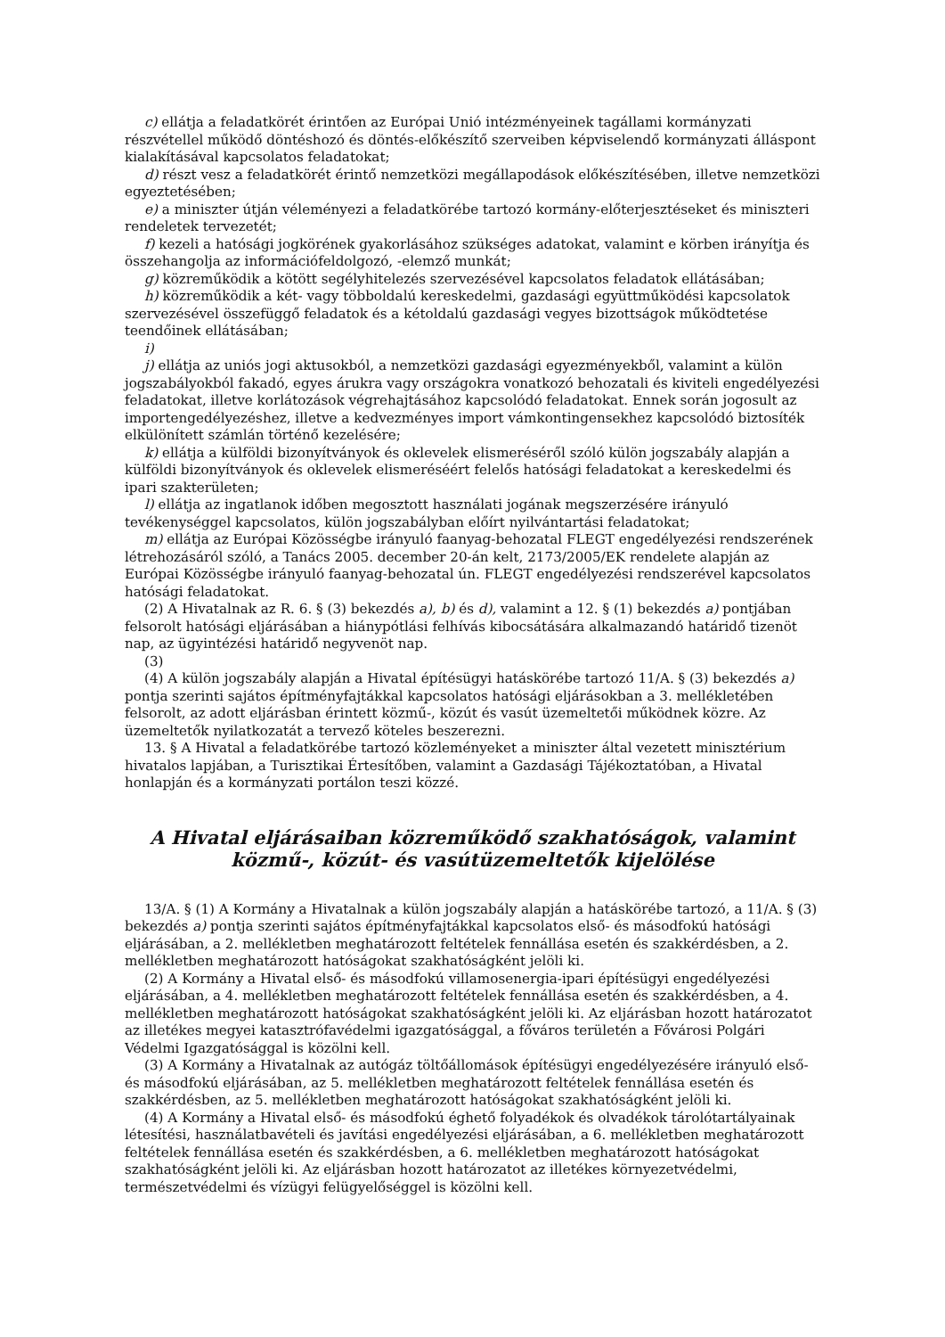c) ellátja a feladatkörét érintően az Európai Unió intézményeinek tagállami kormányzati részvétellel működő döntéshozó és döntés-előkészítő szerveiben képviselendő kormányzati álláspont kialakításával kapcsolatos feladatokat;
d) részt vesz a feladatkörét érintő nemzetközi megállapodások előkészítésében, illetve nemzetközi egyeztetésében;
e) a miniszter útján véleményezi a feladatkörébe tartozó kormány-előterjesztéseket és miniszteri rendeletek tervezetét;
f) kezeli a hatósági jogkörének gyakorlásához szükséges adatokat, valamint e körben irányítja és összehangolja az információfeldolgozó, -elemző munkát;
g) közreműködik a kötött segélyhitelezés szervezésével kapcsolatos feladatok ellátásában;
h) közreműködik a két- vagy többoldalú kereskedelmi, gazdasági együttműködési kapcsolatok szervezésével összefüggő feladatok és a kétoldalú gazdasági vegyes bizottságok működtetése teendőinek ellátásában;
i)
j) ellátja az uniós jogi aktusokból, a nemzetközi gazdasági egyezményekből, valamint a külön jogszabályokból fakadó, egyes árukra vagy országokra vonatkozó behozatali és kiviteli engedélyezési feladatokat, illetve korlátozások végrehajtásához kapcsolódó feladatokat. Ennek során jogosult az importengedélyezéshez, illetve a kedvezményes import vámkontingensekhez kapcsolódó biztosíték elkülönített számlán történő kezelésére;
k) ellátja a külföldi bizonyítványok és oklevelek elismeréséről szóló külön jogszabály alapján a külföldi bizonyítványok és oklevelek elismeréséért felelős hatósági feladatokat a kereskedelmi és ipari szakterületen;
l) ellátja az ingatlanok időben megosztott használati jogának megszerzésére irányuló tevékenységgel kapcsolatos, külön jogszabályban előírt nyilvántartási feladatokat;
m) ellátja az Európai Közösségbe irányuló faanyag-behozatal FLEGT engedélyezési rendszerének létrehozásáról szóló, a Tanács 2005. december 20-án kelt, 2173/2005/EK rendelete alapján az Európai Közösségbe irányuló faanyag-behozatal ún. FLEGT engedélyezési rendszerével kapcsolatos hatósági feladatokat.
(2) A Hivatalnak az R. 6. § (3) bekezdés a), b) és d), valamint a 12. § (1) bekezdés a) pontjában felsorolt hatósági eljárásában a hiánypótlási felhívás kibocsátására alkalmazandó határidő tizenöt nap, az ügyintézési határidő negyvenöt nap.
(3)
(4) A külön jogszabály alapján a Hivatal építésügyi hatáskörébe tartozó 11/A. § (3) bekezdés a) pontja szerinti sajátos építményfajtákkal kapcsolatos hatósági eljárásokban a 3. mellékletében felsorolt, az adott eljárásban érintett közmű-, közút és vasút üzemeltetői működnek közre. Az üzemeltetők nyilatkozatát a tervező köteles beszerezni.
13. § A Hivatal a feladatkörébe tartozó közleményeket a miniszter által vezetett minisztérium hivatalos lapjában, a Turisztikai Értesítőben, valamint a Gazdasági Tájékoztatóban, a Hivatal honlapján és a kormányzati portálon teszi közzé.
A Hivatal eljárásaiban közreműködő szakhatóságok, valamint
közmű-, közút- és vasútüzemeltetők kijelölése
13/A. § (1) A Kormány a Hivatalnak a külön jogszabály alapján a hatáskörébe tartozó, a 11/A. § (3) bekezdés a) pontja szerinti sajátos építményfajtákkal kapcsolatos első- és másodfokú hatósági eljárásában, a 2. mellékletben meghatározott feltételek fennállása esetén és szakkérdésben, a 2. mellékletben meghatározott hatóságokat szakhatóságként jelöli ki.
(2) A Kormány a Hivatal első- és másodfokú villamosenergia-ipari építésügyi engedélyezési eljárásában, a 4. mellékletben meghatározott feltételek fennállása esetén és szakkérdésben, a 4. mellékletben meghatározott hatóságokat szakhatóságként jelöli ki. Az eljárásban hozott határozatot az illetékes megyei katasztrófavédelmi igazgatósággal, a főváros területén a Fővárosi Polgári Védelmi Igazgatósággal is közölni kell.
(3) A Kormány a Hivatalnak az autógáz töltőállomások építésügyi engedélyezésére irányuló első- és másodfokú eljárásában, az 5. mellékletben meghatározott feltételek fennállása esetén és szakkérdésben, az 5. mellékletben meghatározott hatóságokat szakhatóságként jelöli ki.
(4) A Kormány a Hivatal első- és másodfokú éghető folyadékok és olvadékok tárolótartályainak létesítési, használatbavételi és javítási engedélyezési eljárásában, a 6. mellékletben meghatározott feltételek fennállása esetén és szakkérdésben, a 6. mellékletben meghatározott hatóságokat szakhatóságként jelöli ki. Az eljárásban hozott határozatot az illetékes környezetvédelmi, természetvédelmi és vízügyi felügyelőséggel is közölni kell.